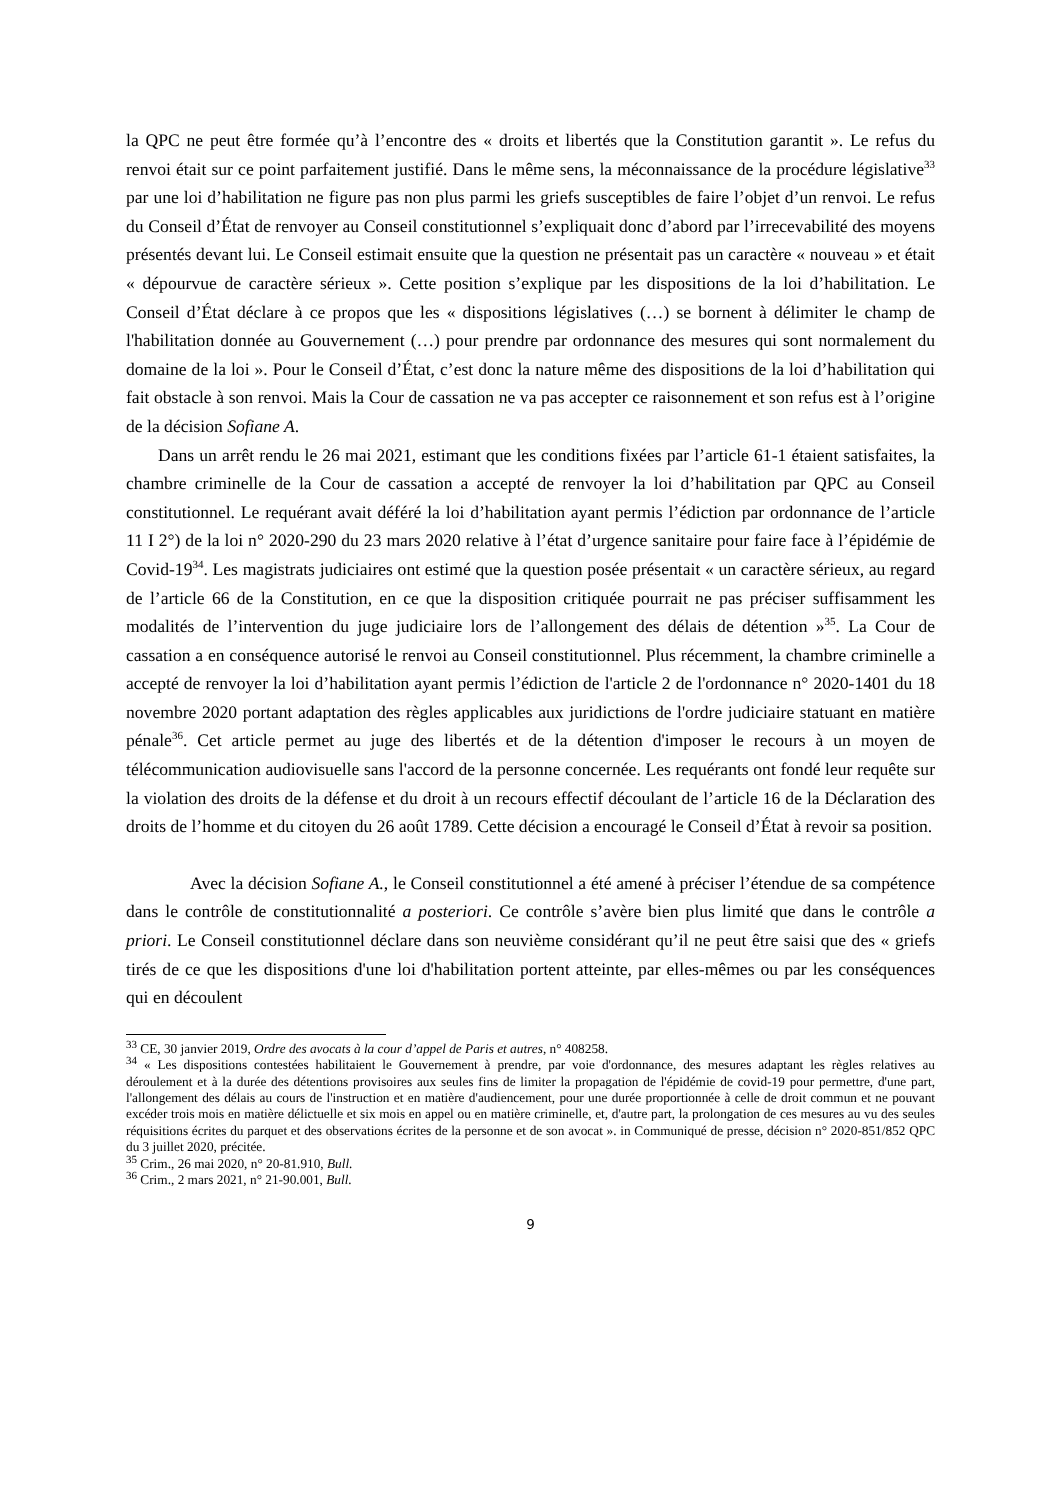la QPC ne peut être formée qu’à l’encontre des « droits et libertés que la Constitution garantit ». Le refus du renvoi était sur ce point parfaitement justifié. Dans le même sens, la méconnaissance de la procédure législative<sup>33</sup> par une loi d’habilitation ne figure pas non plus parmi les griefs susceptibles de faire l’objet d’un renvoi. Le refus du Conseil d’État de renvoyer au Conseil constitutionnel s’expliquait donc d’abord par l’irrecevabilité des moyens présentés devant lui. Le Conseil estimait ensuite que la question ne présentait pas un caractère « nouveau » et était « dépourvue de caractère sérieux ». Cette position s’explique par les dispositions de la loi d’habilitation. Le Conseil d’État déclare à ce propos que les « dispositions législatives (…) se bornent à délimiter le champ de l'habilitation donnée au Gouvernement (…) pour prendre par ordonnance des mesures qui sont normalement du domaine de la loi ». Pour le Conseil d’État, c’est donc la nature même des dispositions de la loi d’habilitation qui fait obstacle à son renvoi. Mais la Cour de cassation ne va pas accepter ce raisonnement et son refus est à l’origine de la décision Sofiane A.
Dans un arrêt rendu le 26 mai 2021, estimant que les conditions fixées par l’article 61-1 étaient satisfaites, la chambre criminelle de la Cour de cassation a accepté de renvoyer la loi d’habilitation par QPC au Conseil constitutionnel. Le requérant avait déféré la loi d’habilitation ayant permis l’édiction par ordonnance de l’article 11 I 2°) de la loi n° 2020-290 du 23 mars 2020 relative à l’état d’urgence sanitaire pour faire face à l’épidémie de Covid-19<sup>34</sup>. Les magistrats judiciaires ont estimé que la question posée présentait « un caractère sérieux, au regard de l’article 66 de la Constitution, en ce que la disposition critiquée pourrait ne pas préciser suffisamment les modalités de l’intervention du juge judiciaire lors de l’allongement des délais de détention »<sup>35</sup>. La Cour de cassation a en conséquence autorisé le renvoi au Conseil constitutionnel. Plus récemment, la chambre criminelle a accepté de renvoyer la loi d’habilitation ayant permis l’édiction de l'article 2 de l'ordonnance n° 2020-1401 du 18 novembre 2020 portant adaptation des règles applicables aux juridictions de l'ordre judiciaire statuant en matière pénale<sup>36</sup>. Cet article permet au juge des libertés et de la détention d'imposer le recours à un moyen de télécommunication audiovisuelle sans l'accord de la personne concernée. Les requérants ont fondé leur requête sur la violation des droits de la défense et du droit à un recours effectif découlant de l’article 16 de la Déclaration des droits de l’homme et du citoyen du 26 août 1789. Cette décision a encouragé le Conseil d’État à revoir sa position.
Avec la décision Sofiane A., le Conseil constitutionnel a été amené à préciser l’étendue de sa compétence dans le contrôle de constitutionnalité a posteriori. Ce contrôle s’avère bien plus limité que dans le contrôle a priori. Le Conseil constitutionnel déclare dans son neuvième considérant qu’il ne peut être saisi que des « griefs tirés de ce que les dispositions d'une loi d'habilitation portent atteinte, par elles-mêmes ou par les conséquences qui en découlent
<sup>33</sup> CE, 30 janvier 2019, Ordre des avocats à la cour d’appel de Paris et autres, n° 408258.
<sup>34</sup> « Les dispositions contestées habilitaient le Gouvernement à prendre, par voie d'ordonnance, des mesures adaptant les règles relatives au déroulement et à la durée des détentions provisoires aux seules fins de limiter la propagation de l'épidémie de covid-19 pour permettre, d'une part, l'allongement des délais au cours de l'instruction et en matière d'audiencement, pour une durée proportionnée à celle de droit commun et ne pouvant excéder trois mois en matière délictuelle et six mois en appel ou en matière criminelle, et, d'autre part, la prolongation de ces mesures au vu des seules réquisitions écrites du parquet et des observations écrites de la personne et de son avocat ». in Communiqué de presse, décision n° 2020-851/852 QPC du 3 juillet 2020, précitée.
<sup>35</sup> Crim., 26 mai 2020, n° 20-81.910, Bull.
<sup>36</sup> Crim., 2 mars 2021, n° 21-90.001, Bull.
9